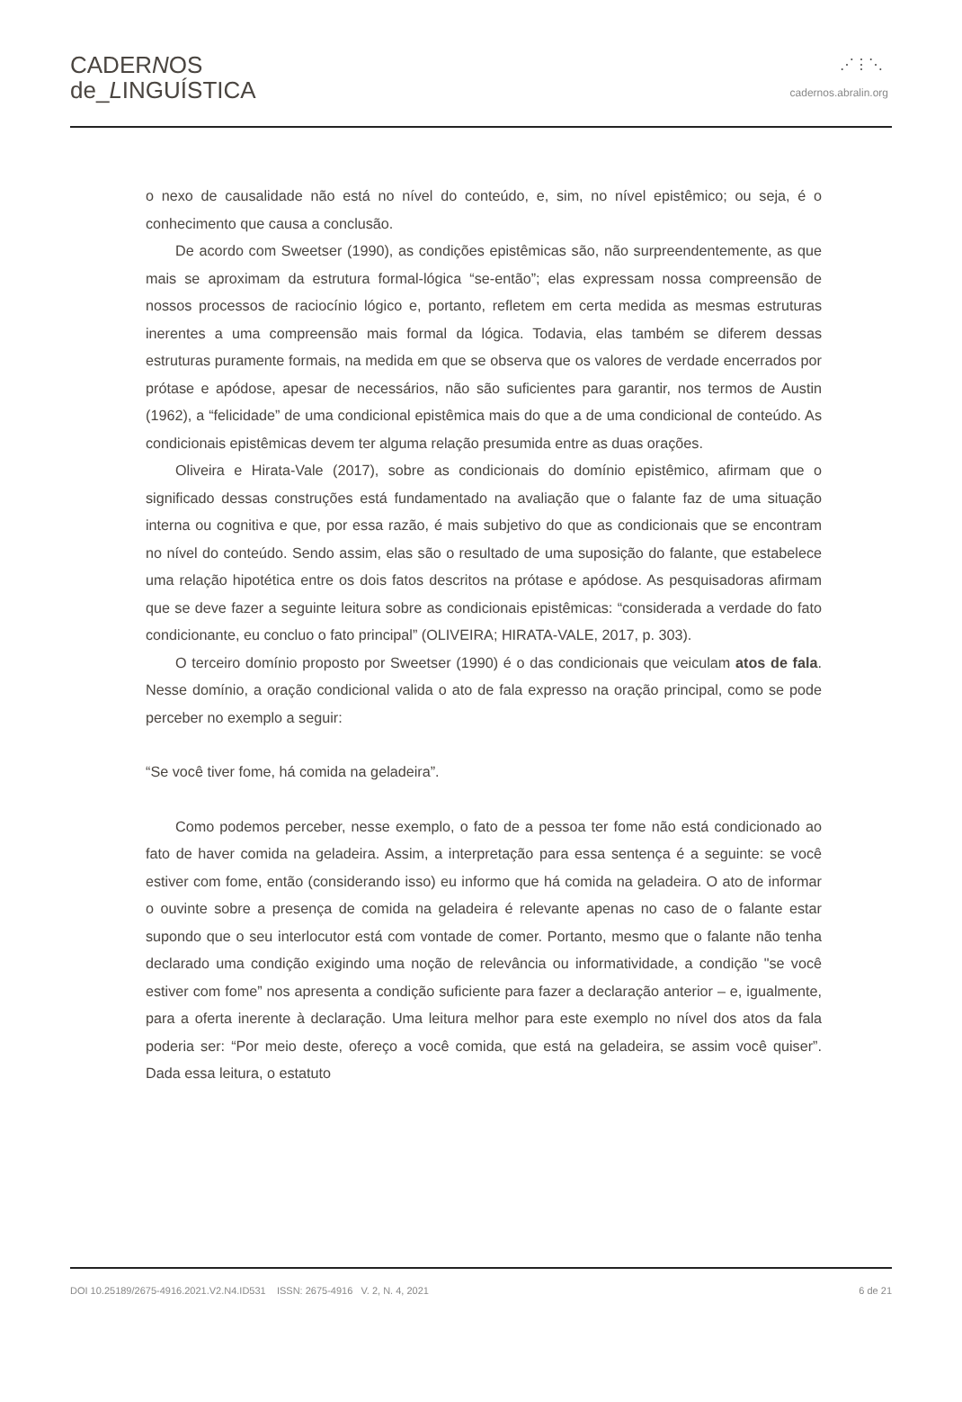CADERNOS
de_LINGUÍSTICA
⋰⋮⋱
cadernos.abralin.org
o nexo de causalidade não está no nível do conteúdo, e, sim, no nível epistêmico; ou seja, é o conhecimento que causa a conclusão.
De acordo com Sweetser (1990), as condições epistêmicas são, não surpreendentemente, as que mais se aproximam da estrutura formal-lógica “se-então”; elas expressam nossa compreensão de nossos processos de raciocínio lógico e, portanto, refletem em certa medida as mesmas estruturas inerentes a uma compreensão mais formal da lógica. Todavia, elas também se diferem dessas estruturas puramente formais, na medida em que se observa que os valores de verdade encerrados por prótase e apódose, apesar de necessários, não são suficientes para garantir, nos termos de Austin (1962), a “felicidade” de uma condicional epistêmica mais do que a de uma condicional de conteúdo. As condicionais epistêmicas devem ter alguma relação presumida entre as duas orações.
Oliveira e Hirata-Vale (2017), sobre as condicionais do domínio epistêmico, afirmam que o significado dessas construções está fundamentado na avaliação que o falante faz de uma situação interna ou cognitiva e que, por essa razão, é mais subjetivo do que as condicionais que se encontram no nível do conteúdo. Sendo assim, elas são o resultado de uma suposição do falante, que estabelece uma relação hipotética entre os dois fatos descritos na prótase e apódose. As pesquisadoras afirmam que se deve fazer a seguinte leitura sobre as condicionais epistêmicas: “considerada a verdade do fato condicionante, eu concluo o fato principal” (OLIVEIRA; HIRATA-VALE, 2017, p. 303).
O terceiro domínio proposto por Sweetser (1990) é o das condicionais que veiculam atos de fala. Nesse domínio, a oração condicional valida o ato de fala expresso na oração principal, como se pode perceber no exemplo a seguir:
“Se você tiver fome, há comida na geladeira”.
Como podemos perceber, nesse exemplo, o fato de a pessoa ter fome não está condicionado ao fato de haver comida na geladeira. Assim, a interpretação para essa sentença é a seguinte: se você estiver com fome, então (considerando isso) eu informo que há comida na geladeira. O ato de informar o ouvinte sobre a presença de comida na geladeira é relevante apenas no caso de o falante estar supondo que o seu interlocutor está com vontade de comer. Portanto, mesmo que o falante não tenha declarado uma condição exigindo uma noção de relevância ou informatividade, a condição "se você estiver com fome” nos apresenta a condição suficiente para fazer a declaração anterior – e, igualmente, para a oferta inerente à declaração. Uma leitura melhor para este exemplo no nível dos atos da fala poderia ser: “Por meio deste, ofereço a você comida, que está na geladeira, se assim você quiser”. Dada essa leitura, o estatuto
DOI 10.25189/2675-4916.2021.V2.N4.ID531 ISSN: 2675-4916 V. 2, N. 4, 2021 6 de 21